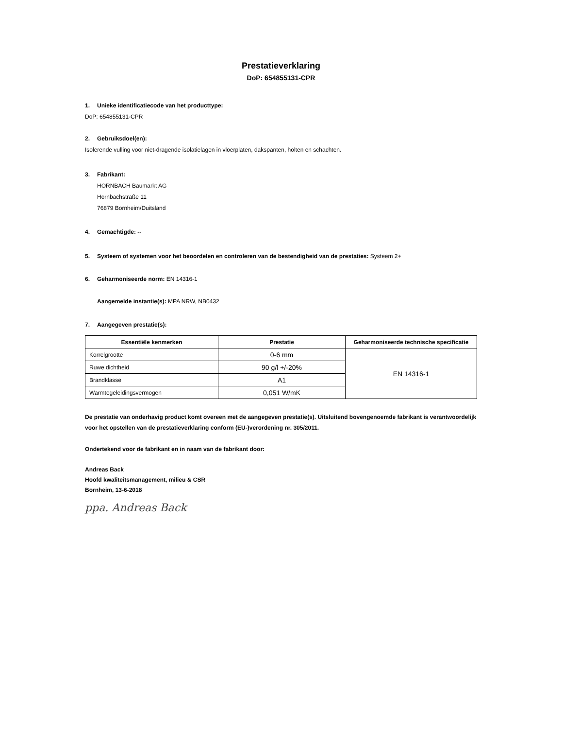Prestatieverklaring
DoP: 654855131-CPR
1. Unieke identificatiecode van het producttype:
DoP: 654855131-CPR
2. Gebruiksdoel(en):
Isolerende vulling voor niet-dragende isolatielagen in vloerplaten, dakspanten, holten en schachten.
3. Fabrikant:
HORNBACH Baumarkt AG
Hornbachstraße 11
76879 Bornheim/Duitsland
4. Gemachtigde: --
5. Systeem of systemen voor het beoordelen en controleren van de bestendigheid van de prestaties: Systeem 2+
6. Geharmoniseerde norm: EN 14316-1
Aangemelde instantie(s): MPA NRW, NB0432
7. Aangegeven prestatie(s):
| Essentiële kenmerken | Prestatie | Geharmoniseerde technische specificatie |
| --- | --- | --- |
| Korrelgrootte | 0-6 mm | EN 14316-1 |
| Ruwe dichtheid | 90 g/l +/-20% | |
| Brandklasse | A1 | |
| Warmtegeleidingsvermogen | 0,051 W/mK | |
De prestatie van onderhavig product komt overeen met de aangegeven prestatie(s). Uitsluitend bovengenoemde fabrikant is verantwoordelijk voor het opstellen van de prestatieverklaring conform (EU-)verordening nr. 305/2011.
Ondertekend voor de fabrikant en in naam van de fabrikant door:
Andreas Back
Hoofd kwaliteitsmanagement, milieu & CSR
Bornheim, 13-6-2018
ppa. Andreas Back